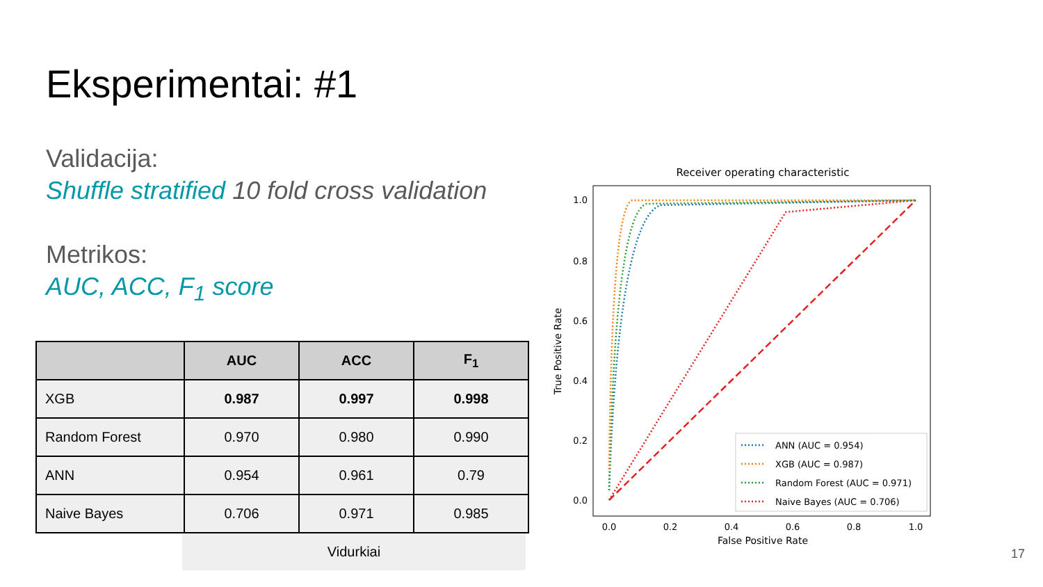Eksperimentai: #1
Validacija:
Shuffle stratified 10 fold cross validation
Metrikos:
AUC, ACC, F<sub>1</sub> score
| | AUC | ACC | F<sub>1</sub> |
| --- | --- | --- | --- |
| XGB | 0.987 | 0.997 | 0.998 |
| Random Forest | 0.970 | 0.980 | 0.990 |
| ANN | 0.954 | 0.961 | 0.79 |
| Naive Bayes | 0.706 | 0.971 | 0.985 |
Vidurkiai
Receiver operating characteristic
1.0
0.8
0.6
0.4
0.2
0.0
0.0
0.2
0.4
0.6
0.8
1.0
False Positive Rate
True Positive Rate
ANN (AUC = 0.954)
XGB (AUC = 0.987)
Random Forest (AUC = 0.971)
Naive Bayes (AUC = 0.706)
17